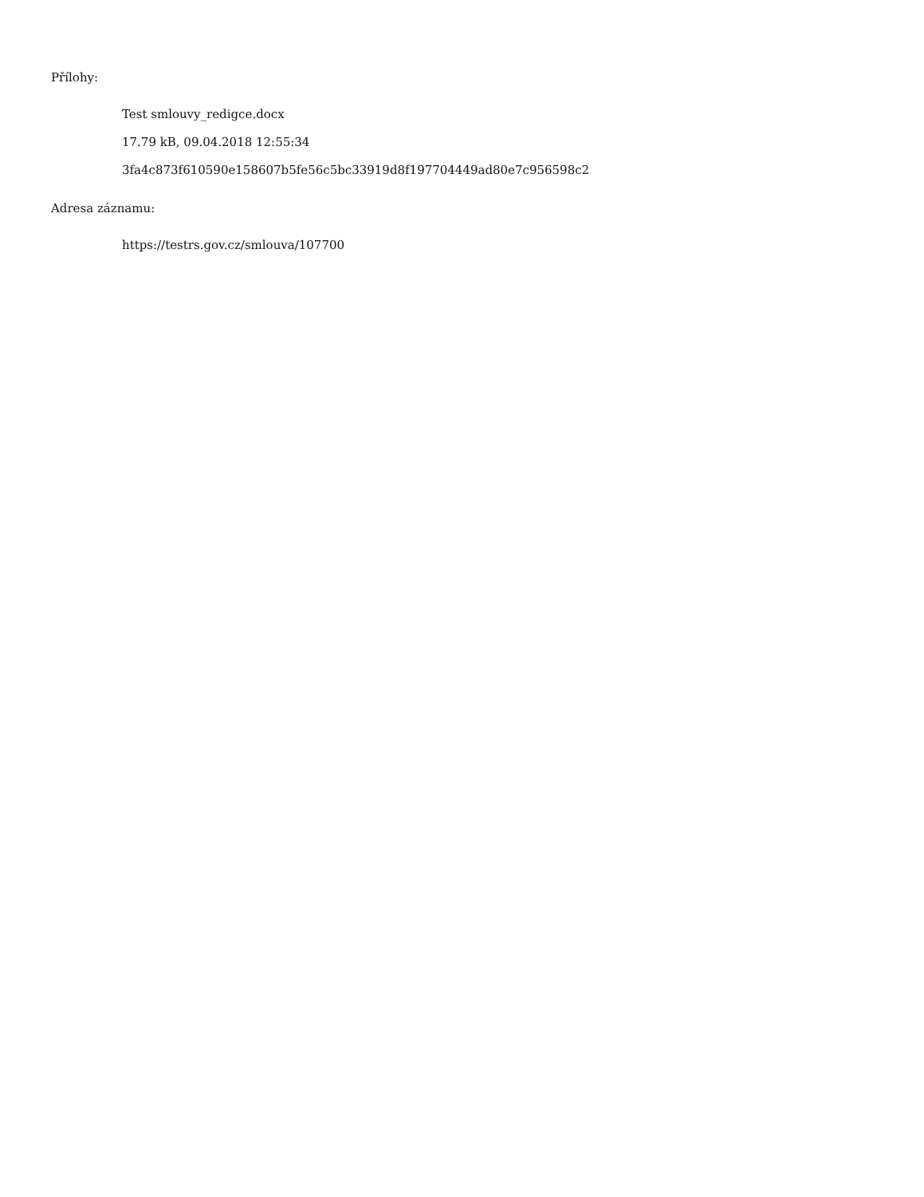Přílohy:
Test smlouvy_redigce.docx
17.79 kB, 09.04.2018 12:55:34
3fa4c873f610590e158607b5fe56c5bc33919d8f197704449ad80e7c956598c2
Adresa záznamu:
https://testrs.gov.cz/smlouva/107700